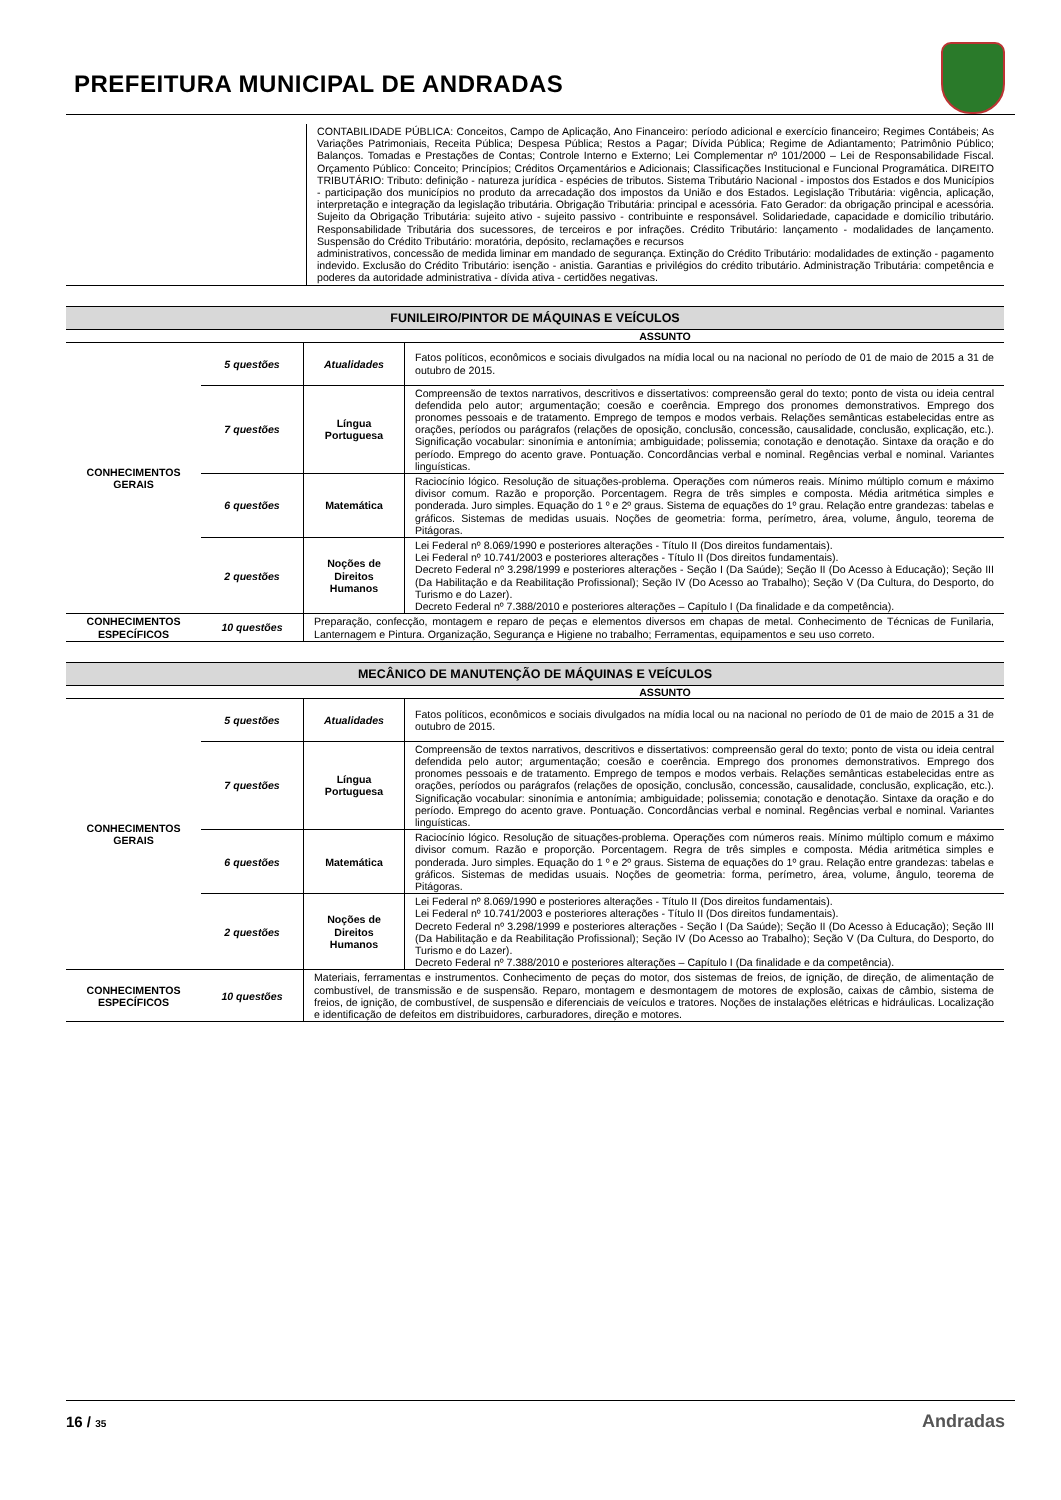PREFEITURA MUNICIPAL DE ANDRADAS
| | CONTABILIDADE PÚBLICA: Conceitos, Campo de Aplicação, Ano Financeiro: período adicional e exercício financeiro; Regimes Contábeis; As Variações Patrimoniais, Receita Pública; Despesa Pública; Restos a Pagar; Dívida Pública; Regime de Adiantamento; Patrimônio Público; Balanços. Tomadas e Prestações de Contas; Controle Interno e Externo; Lei Complementar nº 101/2000 – Lei de Responsabilidade Fiscal. Orçamento Público: Conceito; Princípios; Créditos Orçamentários e Adicionais; Classificações Institucional e Funcional Programática. DIREITO TRIBUTÁRIO: Tributo: definição - natureza jurídica - espécies de tributos. Sistema Tributário Nacional - impostos dos Estados e dos Municípios - participação dos municípios no produto da arrecadação dos impostos da União e dos Estados. Legislação Tributária: vigência, aplicação, interpretação e integração da legislação tributária. Obrigação Tributária: principal e acessória. Fato Gerador: da obrigação principal e acessória. Sujeito da Obrigação Tributária: sujeito ativo - sujeito passivo - contribuinte e responsável. Solidariedade, capacidade e domicílio tributário. Responsabilidade Tributária dos sucessores, de terceiros e por infrações. Crédito Tributário: lançamento - modalidades de lançamento. Suspensão do Crédito Tributário: moratória, depósito, reclamações e recursos administrativos, concessão de medida liminar em mandado de segurança. Extinção do Crédito Tributário: modalidades de extinção - pagamento indevido. Exclusão do Crédito Tributário: isenção - anistia. Garantias e privilégios do crédito tributário. Administração Tributária: competência e poderes da autoridade administrativa - dívida ativa - certidões negativas. |
FUNILEIRO/PINTOR DE MÁQUINAS E VEÍCULOS
ASSUNTO
| CONHECIMENTOS GERAIS | 5 questões | Atualidades | Fatos políticos, econômicos e sociais divulgados na mídia local ou na nacional no período de 01 de maio de 2015 a 31 de outubro de 2015. |
| | 7 questões | Língua Portuguesa | Compreensão de textos narrativos, descritivos e dissertativos: compreensão geral do texto; ponto de vista ou ideia central defendida pelo autor; argumentação; coesão e coerência. Emprego dos pronomes demonstrativos. Emprego dos pronomes pessoais e de tratamento. Emprego de tempos e modos verbais. Relações semânticas estabelecidas entre as orações, períodos ou parágrafos (relações de oposição, conclusão, concessão, causalidade, conclusão, explicação, etc.). Significação vocabular: sinonímia e antonímia; ambiguidade; polissemia; conotação e denotação. Sintaxe da oração e do período. Emprego do acento grave. Pontuação. Concordâncias verbal e nominal. Regências verbal e nominal. Variantes linguísticas. |
| | 6 questões | Matemática | Raciocínio lógico. Resolução de situações-problema. Operações com números reais. Mínimo múltiplo comum e máximo divisor comum. Razão e proporção. Porcentagem. Regra de três simples e composta. Média aritmética simples e ponderada. Juro simples. Equação do 1 º e 2º graus. Sistema de equações do 1º grau. Relação entre grandezas: tabelas e gráficos. Sistemas de medidas usuais. Noções de geometria: forma, perímetro, área, volume, ângulo, teorema de Pitágoras. |
| | 2 questões | Noções de Direitos Humanos | Lei Federal nº 8.069/1990 e posteriores alterações - Título II (Dos direitos fundamentais). Lei Federal nº 10.741/2003 e posteriores alterações - Título II (Dos direitos fundamentais). Decreto Federal nº 3.298/1999 e posteriores alterações - Seção I (Da Saúde); Seção II (Do Acesso à Educação); Seção III (Da Habilitação e da Reabilitação Profissional); Seção IV (Do Acesso ao Trabalho); Seção V (Da Cultura, do Desporto, do Turismo e do Lazer). Decreto Federal nº 7.388/2010 e posteriores alterações – Capítulo I (Da finalidade e da competência). |
| CONHECIMENTOS ESPECÍFICOS | 10 questões | Preparação, confecção, montagem e reparo de peças e elementos diversos em chapas de metal. Conhecimento de Técnicas de Funilaria, Lanternagem e Pintura. Organização, Segurança e Higiene no trabalho; Ferramentas, equipamentos e seu uso correto. | |
MECÂNICO DE MANUTENÇÃO DE MÁQUINAS E VEÍCULOS
ASSUNTO
| CONHECIMENTOS GERAIS | 5 questões | Atualidades | Fatos políticos, econômicos e sociais divulgados na mídia local ou na nacional no período de 01 de maio de 2015 a 31 de outubro de 2015. |
| | 7 questões | Língua Portuguesa | Compreensão de textos narrativos, descritivos e dissertativos: compreensão geral do texto; ponto de vista ou ideia central defendida pelo autor; argumentação; coesão e coerência. Emprego dos pronomes demonstrativos. Emprego dos pronomes pessoais e de tratamento. Emprego de tempos e modos verbais. Relações semânticas estabelecidas entre as orações, períodos ou parágrafos (relações de oposição, conclusão, concessão, causalidade, conclusão, explicação, etc.). Significação vocabular: sinonímia e antonímia; ambiguidade; polissemia; conotação e denotação. Sintaxe da oração e do período. Emprego do acento grave. Pontuação. Concordâncias verbal e nominal. Regências verbal e nominal. Variantes linguísticas. |
| | 6 questões | Matemática | Raciocínio lógico. Resolução de situações-problema. Operações com números reais. Mínimo múltiplo comum e máximo divisor comum. Razão e proporção. Porcentagem. Regra de três simples e composta. Média aritmética simples e ponderada. Juro simples. Equação do 1 º e 2º graus. Sistema de equações do 1º grau. Relação entre grandezas: tabelas e gráficos. Sistemas de medidas usuais. Noções de geometria: forma, perímetro, área, volume, ângulo, teorema de Pitágoras. |
| | 2 questões | Noções de Direitos Humanos | Lei Federal nº 8.069/1990 e posteriores alterações - Título II (Dos direitos fundamentais). Lei Federal nº 10.741/2003 e posteriores alterações - Título II (Dos direitos fundamentais). Decreto Federal nº 3.298/1999 e posteriores alterações - Seção I (Da Saúde); Seção II (Do Acesso à Educação); Seção III (Da Habilitação e da Reabilitação Profissional); Seção IV (Do Acesso ao Trabalho); Seção V (Da Cultura, do Desporto, do Turismo e do Lazer). Decreto Federal nº 7.388/2010 e posteriores alterações – Capítulo I (Da finalidade e da competência). |
| CONHECIMENTOS ESPECÍFICOS | 10 questões | Materiais, ferramentas e instrumentos. Conhecimento de peças do motor, dos sistemas de freios, de ignição, de direção, de alimentação de combustível, de transmissão e de suspensão. Reparo, montagem e desmontagem de motores de explosão, caixas de câmbio, sistema de freios, de ignição, de combustível, de suspensão e diferenciais de veículos e tratores. Noções de instalações elétricas e hidráulicas. Localização e identificação de defeitos em distribuidores, carburadores, direção e motores. | |
16 / 35
Andradas